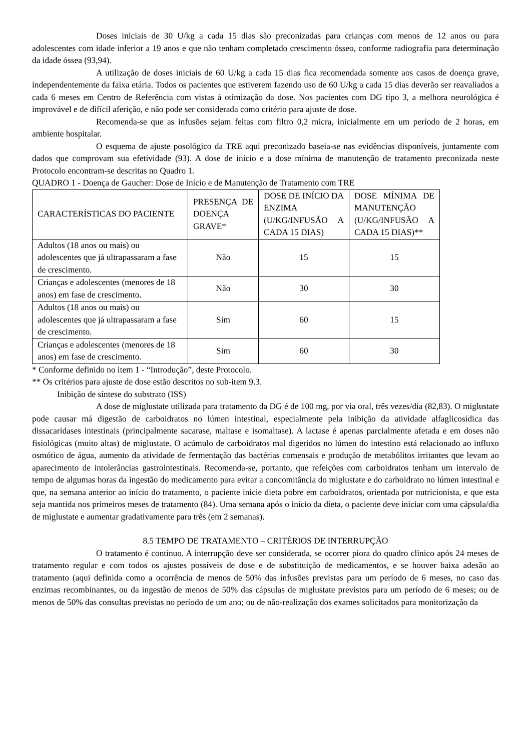Doses iniciais de 30 U/kg a cada 15 dias são preconizadas para crianças com menos de 12 anos ou para adolescentes com idade inferior a 19 anos e que não tenham completado crescimento ósseo, conforme radiografia para determinação da idade óssea (93,94).
A utilização de doses iniciais de 60 U/kg a cada 15 dias fica recomendada somente aos casos de doença grave, independentemente da faixa etária. Todos os pacientes que estiverem fazendo uso de 60 U/kg a cada 15 dias deverão ser reavaliados a cada 6 meses em Centro de Referência com vistas à otimização da dose. Nos pacientes com DG tipo 3, a melhora neurológica é improvável e de difícil aferição, e não pode ser considerada como critério para ajuste de dose.
Recomenda-se que as infusões sejam feitas com filtro 0,2 micra, inicialmente em um período de 2 horas, em ambiente hospitalar.
O esquema de ajuste posológico da TRE aqui preconizado baseia-se nas evidências disponíveis, juntamente com dados que comprovam sua efetividade (93). A dose de início e a dose mínima de manutenção de tratamento preconizada neste Protocolo encontram-se descritas no Quadro 1.
QUADRO 1 - Doença de Gaucher: Dose de Início e de Manutenção de Tratamento com TRE
| CARACTERÍSTICAS DO PACIENTE | PRESENÇA DE DOENÇA GRAVE* | DOSE DE INÍCIO DA ENZIMA (U/KG/INFUSÃO A CADA 15 DIAS) | DOSE MÍNIMA DE MANUTENÇÃO (U/KG/INFUSÃO A CADA 15 DIAS)** |
| --- | --- | --- | --- |
| Adultos (18 anos ou mais) ou adolescentes que já ultrapassaram a fase de crescimento. | Não | 15 | 15 |
| Crianças e adolescentes (menores de 18 anos) em fase de crescimento. | Não | 30 | 30 |
| Adultos (18 anos ou mais) ou adolescentes que já ultrapassaram a fase de crescimento. | Sim | 60 | 15 |
| Crianças e adolescentes (menores de 18 anos) em fase de crescimento. | Sim | 60 | 30 |
* Conforme definido no item 1 - “Introdução”, deste Protocolo.
** Os critérios para ajuste de dose estão descritos no sub-item 9.3.
Inibição de síntese do substrato (ISS)
A dose de miglustate utilizada para tratamento da DG é de 100 mg, por via oral, três vezes/dia (82,83). O miglustate pode causar má digestão de carboidratos no lúmen intestinal, especialmente pela inibição da atividade alfaglicosídica das dissacaridases intestinais (principalmente sacarase, maltase e isomaltase). A lactase é apenas parcialmente afetada e em doses não fisiológicas (muito altas) de miglustate. O acúmulo de carboidratos mal digeridos no lúmen do intestino está relacionado ao influxo osmótico de água, aumento da atividade de fermentação das bactérias comensais e produção de metabólitos irritantes que levam ao aparecimento de intolerâncias gastrointestinais. Recomenda-se, portanto, que refeições com carboidratos tenham um intervalo de tempo de algumas horas da ingestão do medicamento para evitar a concomitância do miglustate e do carboidrato no lúmen intestinal e que, na semana anterior ao início do tratamento, o paciente inicie dieta pobre em carboidratos, orientada por nutricionista, e que esta seja mantida nos primeiros meses de tratamento (84). Uma semana após o início da dieta, o paciente deve iniciar com uma cápsula/dia de miglustate e aumentar gradativamente para três (em 2 semanas).
8.5 TEMPO DE TRATAMENTO – CRITÉRIOS DE INTERRUPÇÃO
O tratamento é contínuo. A interrupção deve ser considerada, se ocorrer piora do quadro clínico após 24 meses de tratamento regular e com todos os ajustes possíveis de dose e de substituição de medicamentos, e se houver baixa adesão ao tratamento (aqui definida como a ocorrência de menos de 50% das infusões previstas para um período de 6 meses, no caso das enzimas recombinantes, ou da ingestão de menos de 50% das cápsulas de miglustate previstos para um período de 6 meses; ou de menos de 50% das consultas previstas no período de um ano; ou de não-realização dos exames solicitados para monitorização da